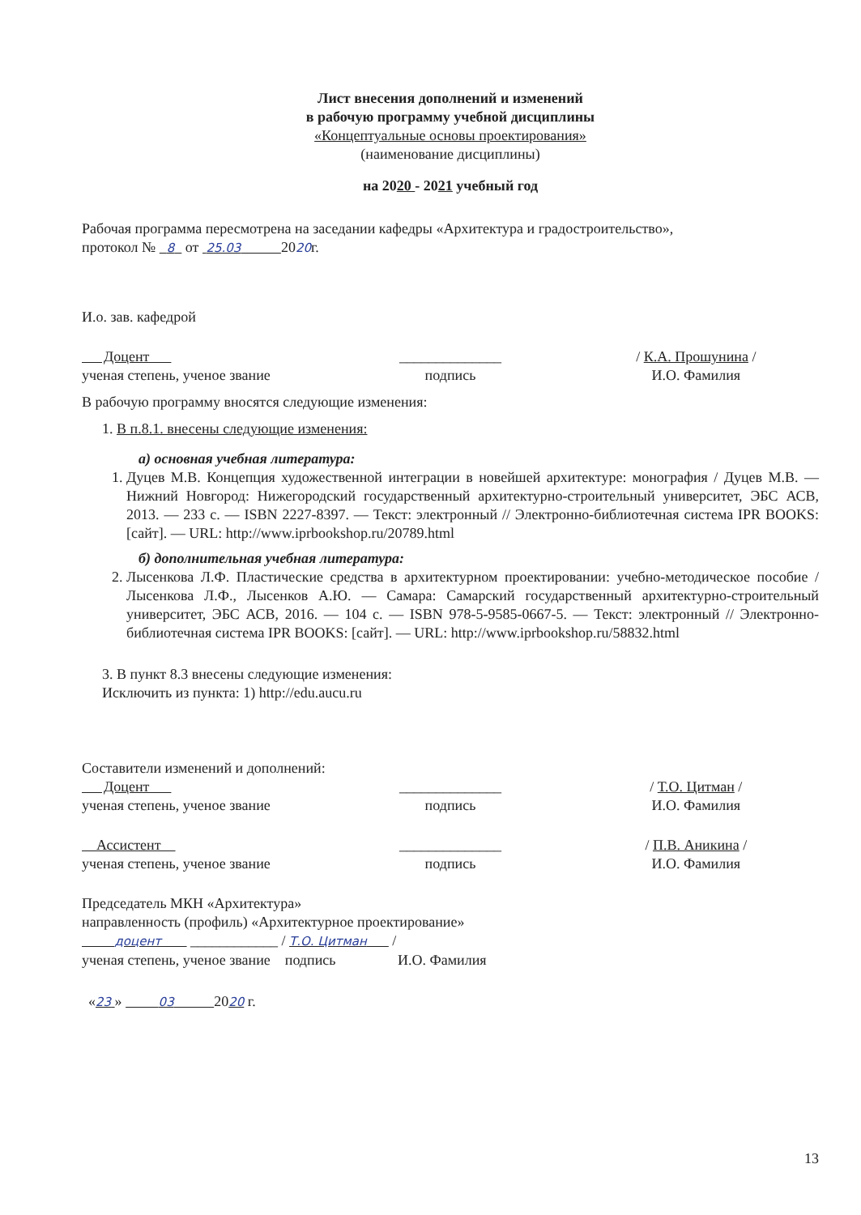Лист внесения дополнений и изменений
в рабочую программу учебной дисциплины
«Концептуальные основы проектирования»
(наименование дисциплины)
на 2020 - 2021 учебный год
Рабочая программа пересмотрена на заседании кафедры «Архитектура и градостроительство»,
протокол № 8 от 25.03 2020г.
И.о. зав. кафедрой
Доцент
ученая степень, ученое звание
______________
подпись
/ К.А. Прошунина /
И.О. Фамилия
В рабочую программу вносятся следующие изменения:
1. В п.8.1. внесены следующие изменения:
а) основная учебная литература:
1. Дуцев М.В. Концепция художественной интеграции в новейшей архитектуре: монография / Дуцев М.В. — Нижний Новгород: Нижегородский государственный архитектурно-строительный университет, ЭБС АСВ, 2013. — 233 с. — ISBN 2227-8397. — Текст: электронный // Электронно-библиотечная система IPR BOOKS: [сайт]. — URL: http://www.iprbookshop.ru/20789.html
б) дополнительная учебная литература:
2. Лысенкова Л.Ф. Пластические средства в архитектурном проектировании: учебно-методическое пособие / Лысенкова Л.Ф., Лысенков А.Ю. — Самара: Самарский государственный архитектурно-строительный университет, ЭБС АСВ, 2016. — 104 с. — ISBN 978-5-9585-0667-5. — Текст: электронный // Электронно-библиотечная система IPR BOOKS: [сайт]. — URL: http://www.iprbookshop.ru/58832.html
3. В пункт 8.3 внесены следующие изменения:
Исключить из пункта: 1) http://edu.aucu.ru
Составители изменений и дополнений:
Доцент
ученая степень, ученое звание
______________
подпись
/ Т.О. Цитман /
И.О. Фамилия
Ассистент
ученая степень, ученое звание
______________
подпись
/ П.В. Аникина /
И.О. Фамилия
Председатель МКН «Архитектура»
направленность (профиль) «Архитектурное проектирование»
доцент ____________ / Т.О. Цитман /
ученая степень, ученое звание подпись И.О. Фамилия
«23 » 03 2020 г.
13